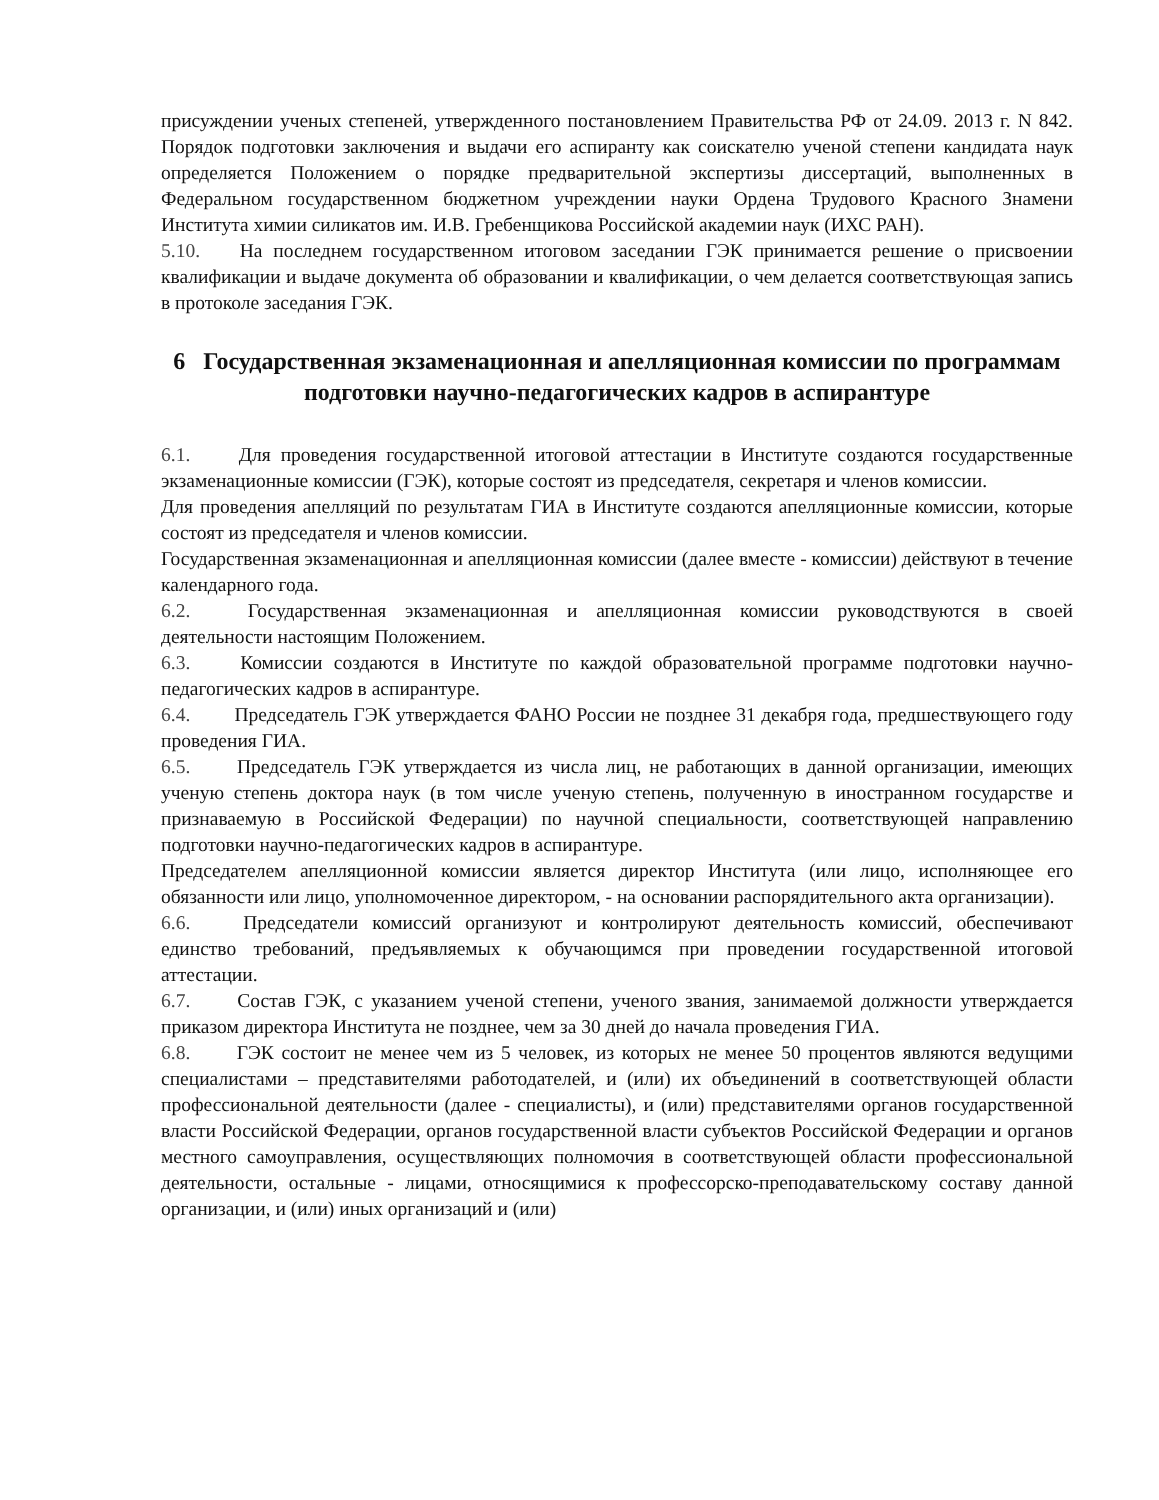присуждении ученых степеней, утвержденного постановлением Правительства РФ от 24.09. 2013 г. N 842. Порядок подготовки заключения и выдачи его аспиранту как соискателю ученой степени кандидата наук определяется Положением о порядке предварительной экспертизы диссертаций, выполненных в Федеральном государственном бюджетном учреждении науки Ордена Трудового Красного Знамени Института химии силикатов им. И.В. Гребенщикова Российской академии наук (ИХС РАН).
5.10. На последнем государственном итоговом заседании ГЭК принимается решение о присвоении квалификации и выдаче документа об образовании и квалификации, о чем делается соответствующая запись в протоколе заседания ГЭК.
6 Государственная экзаменационная и апелляционная комиссии по программам подготовки научно-педагогических кадров в аспирантуре
6.1. Для проведения государственной итоговой аттестации в Институте создаются государственные экзаменационные комиссии (ГЭК), которые состоят из председателя, секретаря и членов комиссии.
Для проведения апелляций по результатам ГИА в Институте создаются апелляционные комиссии, которые состоят из председателя и членов комиссии.
Государственная экзаменационная и апелляционная комиссии (далее вместе - комиссии) действуют в течение календарного года.
6.2. Государственная экзаменационная и апелляционная комиссии руководствуются в своей деятельности настоящим Положением.
6.3. Комиссии создаются в Институте по каждой образовательной программе подготовки научно-педагогических кадров в аспирантуре.
6.4. Председатель ГЭК утверждается ФАНО России не позднее 31 декабря года, предшествующего году проведения ГИА.
6.5. Председатель ГЭК утверждается из числа лиц, не работающих в данной организации, имеющих ученую степень доктора наук (в том числе ученую степень, полученную в иностранном государстве и признаваемую в Российской Федерации) по научной специальности, соответствующей направлению подготовки научно-педагогических кадров в аспирантуре.
Председателем апелляционной комиссии является директор Института (или лицо, исполняющее его обязанности или лицо, уполномоченное директором, - на основании распорядительного акта организации).
6.6. Председатели комиссий организуют и контролируют деятельность комиссий, обеспечивают единство требований, предъявляемых к обучающимся при проведении государственной итоговой аттестации.
6.7. Состав ГЭК, с указанием ученой степени, ученого звания, занимаемой должности утверждается приказом директора Института не позднее, чем за 30 дней до начала проведения ГИА.
6.8. ГЭК состоит не менее чем из 5 человек, из которых не менее 50 процентов являются ведущими специалистами – представителями работодателей, и (или) их объединений в соответствующей области профессиональной деятельности (далее - специалисты), и (или) представителями органов государственной власти Российской Федерации, органов государственной власти субъектов Российской Федерации и органов местного самоуправления, осуществляющих полномочия в соответствующей области профессиональной деятельности, остальные - лицами, относящимися к профессорско-преподавательскому составу данной организации, и (или) иных организаций и (или)